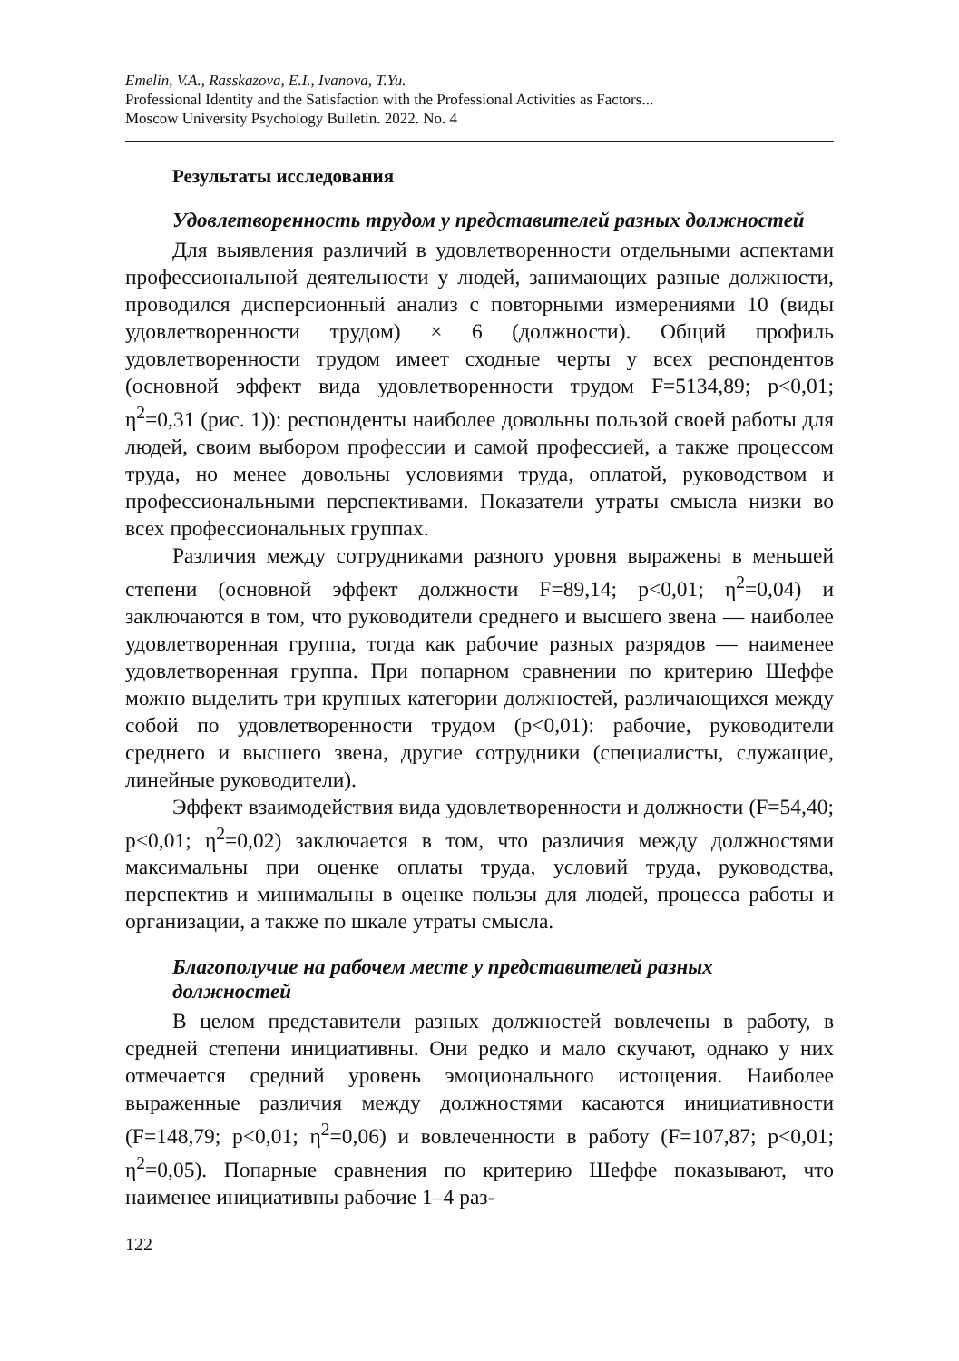Emelin, V.A., Rasskazova, E.I., Ivanova, T.Yu.
Professional Identity and the Satisfaction with the Professional Activities as Factors...
Moscow University Psychology Bulletin. 2022. No. 4
Результаты исследования
Удовлетворенность трудом у представителей разных должностей
Для выявления различий в удовлетворенности отдельными аспектами профессиональной деятельности у людей, занимающих разные должности, проводился дисперсионный анализ с повторными измерениями 10 (виды удовлетворенности трудом) × 6 (должности). Общий профиль удовлетворенности трудом имеет сходные черты у всех респондентов (основной эффект вида удовлетворенности трудом F=5134,89; p<0,01; η<sup>2</sup>=0,31 (рис. 1)): респонденты наиболее довольны пользой своей работы для людей, своим выбором профессии и самой профессией, а также процессом труда, но менее довольны условиями труда, оплатой, руководством и профессиональными перспективами. Показатели утраты смысла низки во всех профессиональных группах.
Различия между сотрудниками разного уровня выражены в меньшей степени (основной эффект должности F=89,14; p<0,01; η<sup>2</sup>=0,04) и заключаются в том, что руководители среднего и высшего звена — наиболее удовлетворенная группа, тогда как рабочие разных разрядов — наименее удовлетворенная группа. При попарном сравнении по критерию Шеффе можно выделить три крупных категории должностей, различающихся между собой по удовлетворенности трудом (p<0,01): рабочие, руководители среднего и высшего звена, другие сотрудники (специалисты, служащие, линейные руководители).
Эффект взаимодействия вида удовлетворенности и должности (F=54,40; p<0,01; η<sup>2</sup>=0,02) заключается в том, что различия между должностями максимальны при оценке оплаты труда, условий труда, руководства, перспектив и минимальны в оценке пользы для людей, процесса работы и организации, а также по шкале утраты смысла.
Благополучие на рабочем месте у представителей разных должностей
В целом представители разных должностей вовлечены в работу, в средней степени инициативны. Они редко и мало скучают, однако у них отмечается средний уровень эмоционального истощения. Наиболее выраженные различия между должностями касаются инициативности (F=148,79; p<0,01; η<sup>2</sup>=0,06) и вовлеченности в работу (F=107,87; p<0,01; η<sup>2</sup>=0,05). Попарные сравнения по критерию Шеффе показывают, что наименее инициативны рабочие 1–4 раз-
122